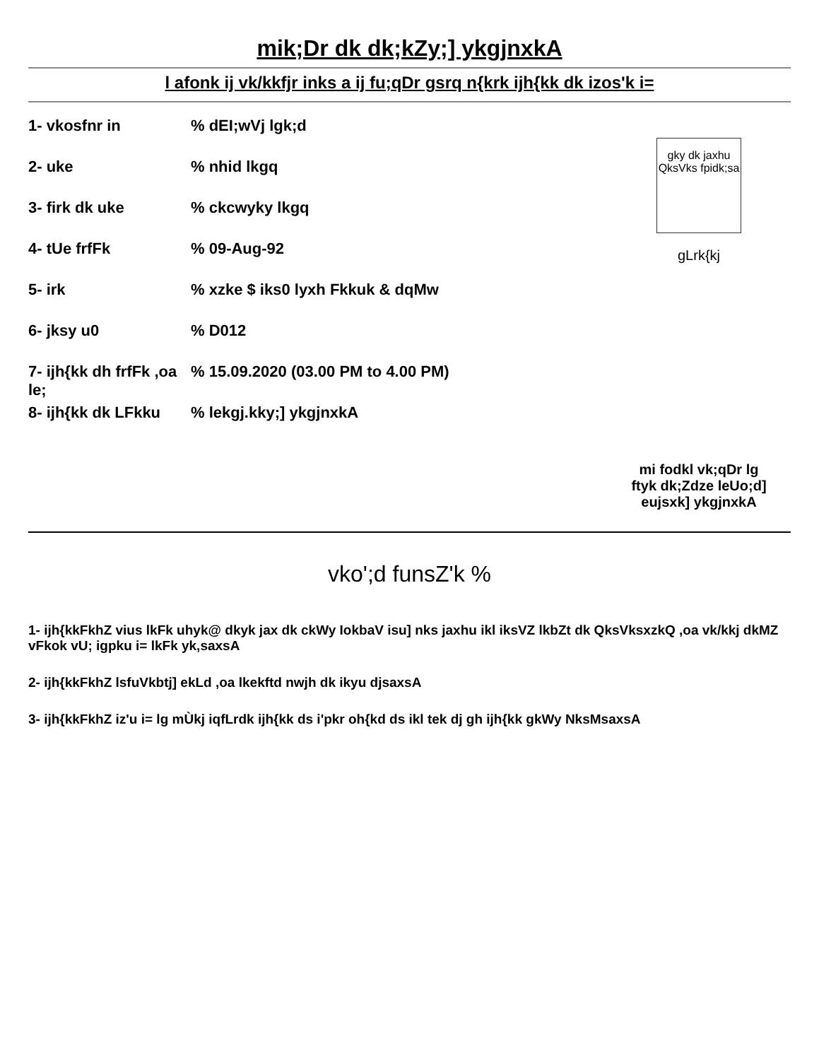mik;Dr dk dk;kZy;] ykgjnxkA
l afonk ij vk/kkfjr inks a ij fu;qDr gsrq n{krk ijh{kk dk izos'k i=
1- vkosfnr in % dEI;wVj lgk;d
2- uke % nhid lkgq
3- firk dk uke % ckcwyky lkgq
4- tUe frfFk % 09-Aug-92
5- irk % xzke $ iks0 lyxh Fkkuk & dqMw
6- jksy u0 % D012
7- ijh{kk dh frfFk ,oa le;
% 15.09.2020 (03.00 PM to 4.00 PM)
8- ijh{kk dk LFkku
% lekgj.kky;] ykgjnxkA
gky dk jaxhu QksVks fpidk;sa
gLrk{kj
mi fodkl vk;qDr lg
ftyk dk;Zdze leUo;d]
eujsxk] ykgjnxkA
vko';d funsZ'k %
1- ijh{kkFkhZ vius lkFk uhyk@ dkyk jax dk ckWy IokbaV isu] nks jaxhu ikl iksVZ lkbZt dk QksVksxzkQ ,oa vk/kkj dkMZ vFkok vU; igpku i= lkFk yk,saxsA
2- ijh{kkFkhZ lsfuVkbtj] ekLd ,oa lkekftd nwjh dk ikyu djsaxsA
3- ijh{kkFkhZ iz'u i= lg mÙkj iqfLrdk ijh{kk ds i'pkr oh{kd ds ikl tek dj gh ijh{kk gkWy NksMsaxsA